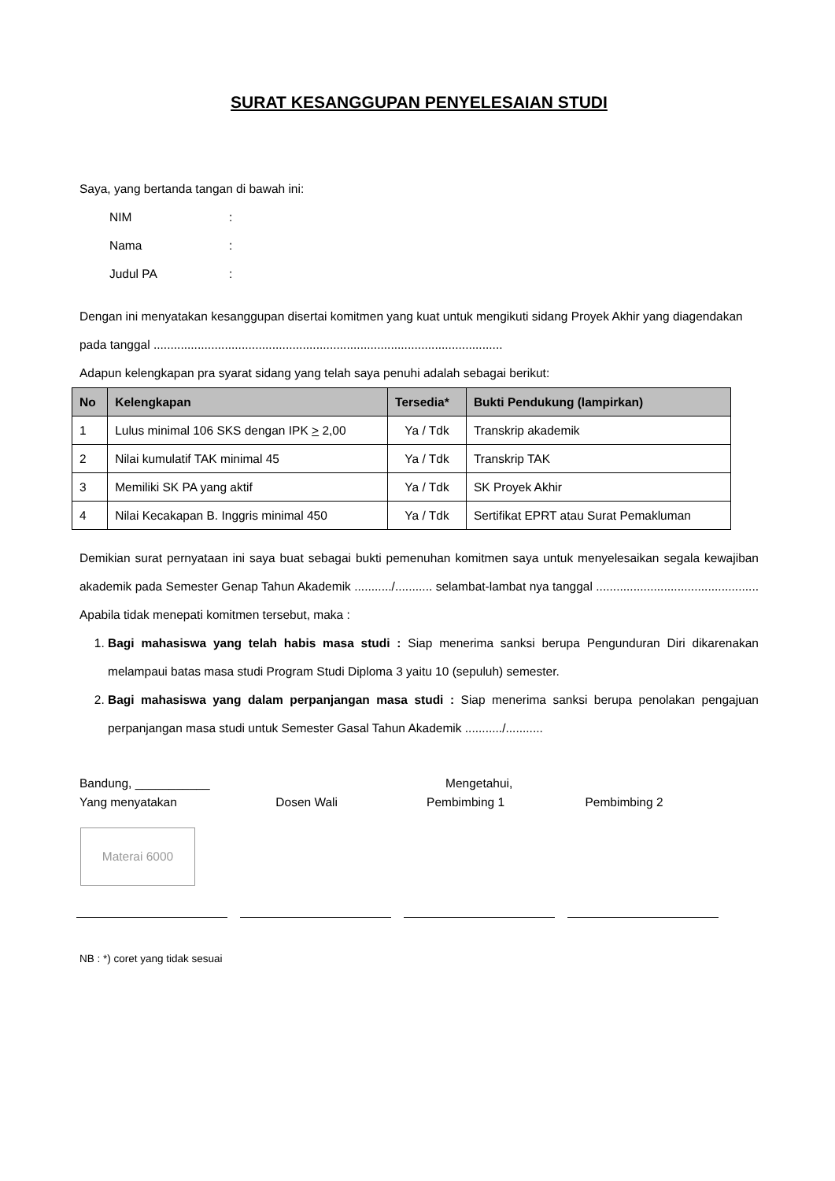SURAT KESANGGUPAN PENYELESAIAN STUDI
Saya, yang bertanda tangan di bawah ini:
NIM:
Nama:
Judul PA:
Dengan ini menyatakan kesanggupan disertai komitmen yang kuat untuk mengikuti sidang Proyek Akhir yang diagendakan pada tanggal .......................................................................................................
Adapun kelengkapan pra syarat sidang yang telah saya penuhi adalah sebagai berikut:
| No | Kelengkapan | Tersedia* | Bukti Pendukung (lampirkan) |
| --- | --- | --- | --- |
| 1 | Lulus minimal 106 SKS dengan IPK > 2,00 | Ya / Tdk | Transkrip akademik |
| 2 | Nilai kumulatif TAK minimal 45 | Ya / Tdk | Transkrip TAK |
| 3 | Memiliki SK PA yang aktif | Ya / Tdk | SK Proyek Akhir |
| 4 | Nilai Kecakapan B. Inggris minimal 450 | Ya / Tdk | Sertifikat EPRT atau Surat Pemakluman |
Demikian surat pernyataan ini saya buat sebagai bukti pemenuhan komitmen saya untuk menyelesaikan segala kewajiban akademik pada Semester Genap Tahun Akademik .........../........... selambat-lambat nya tanggal ................................................ Apabila tidak menepati komitmen tersebut, maka :
1. Bagi mahasiswa yang telah habis masa studi : Siap menerima sanksi berupa Pengunduran Diri dikarenakan melampaui batas masa studi Program Studi Diploma 3 yaitu 10 (sepuluh) semester.
2. Bagi mahasiswa yang dalam perpanjangan masa studi : Siap menerima sanksi berupa penolakan pengajuan perpanjangan masa studi untuk Semester Gasal Tahun Akademik .........../...........
Bandung, ___________ Mengetahui,
Yang menyatakan Dosen Wali Pembimbing 1 Pembimbing 2
Materai 6000
NB : *) coret yang tidak sesuai